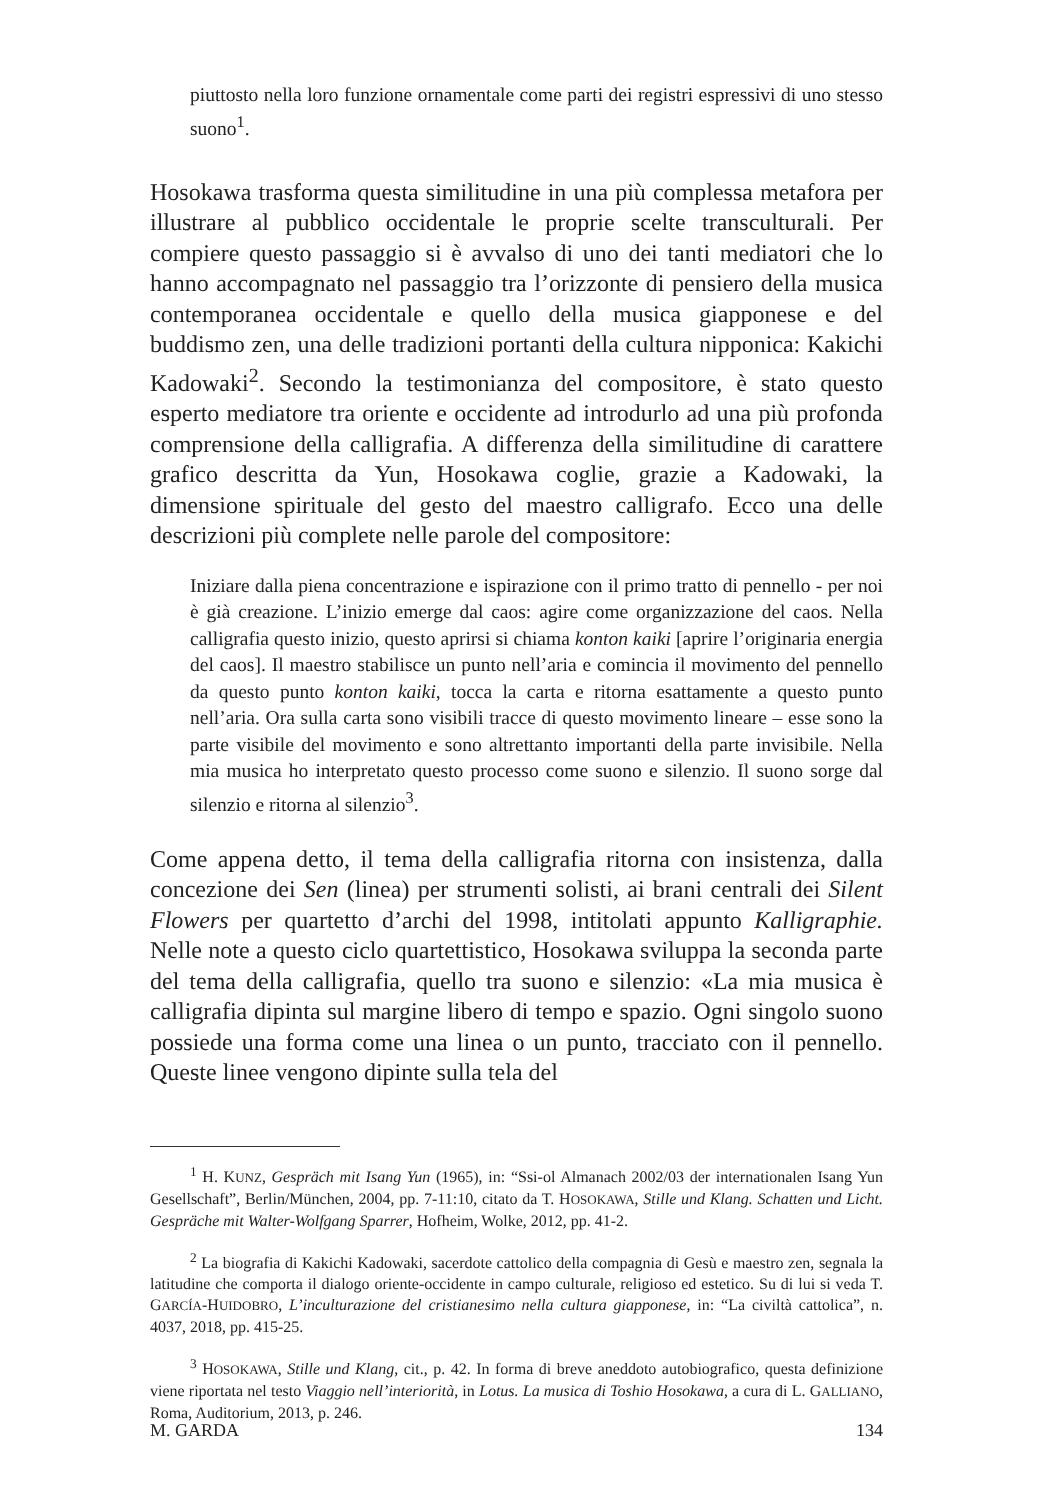piuttosto nella loro funzione ornamentale come parti dei registri espressivi di uno stesso suono<sup>1</sup>.
Hosokawa trasforma questa similitudine in una più complessa metafora per illustrare al pubblico occidentale le proprie scelte transculturali. Per compiere questo passaggio si è avvalso di uno dei tanti mediatori che lo hanno accompagnato nel passaggio tra l’orizzonte di pensiero della musica contemporanea occidentale e quello della musica giapponese e del buddismo zen, una delle tradizioni portanti della cultura nipponica: Kakichi Kadowaki<sup>2</sup>. Secondo la testimonianza del compositore, è stato questo esperto mediatore tra oriente e occidente ad introdurlo ad una più profonda comprensione della calligrafia. A differenza della similitudine di carattere grafico descritta da Yun, Hosokawa coglie, grazie a Kadowaki, la dimensione spirituale del gesto del maestro calligrafo. Ecco una delle descrizioni più complete nelle parole del compositore:
Iniziare dalla piena concentrazione e ispirazione con il primo tratto di pennello - per noi è già creazione. L’inizio emerge dal caos: agire come organizzazione del caos. Nella calligrafia questo inizio, questo aprirsi si chiama konton kaiki [aprire l’originaria energia del caos]. Il maestro stabilisce un punto nell’aria e comincia il movimento del pennello da questo punto konton kaiki, tocca la carta e ritorna esattamente a questo punto nell’aria. Ora sulla carta sono visibili tracce di questo movimento lineare – esse sono la parte visibile del movimento e sono altrettanto importanti della parte invisibile. Nella mia musica ho interpretato questo processo come suono e silenzio. Il suono sorge dal silenzio e ritorna al silenzio<sup>3</sup>.
Come appena detto, il tema della calligrafia ritorna con insistenza, dalla concezione dei Sen (linea) per strumenti solisti, ai brani centrali dei Silent Flowers per quartetto d’archi del 1998, intitolati appunto Kalligraphie. Nelle note a questo ciclo quartettistico, Hosokawa sviluppa la seconda parte del tema della calligrafia, quello tra suono e silenzio: «La mia musica è calligrafia dipinta sul margine libero di tempo e spazio. Ogni singolo suono possiede una forma come una linea o un punto, tracciato con il pennello. Queste linee vengono dipinte sulla tela del
<sup>1</sup> H. KUNZ, Gespräch mit Isang Yun (1965), in: “Ssi-ol Almanach 2002/03 der internationalen Isang Yun Gesellschaft”, Berlin/München, 2004, pp. 7-11:10, citato da T. HOSOKAWA, Stille und Klang. Schatten und Licht. Gespräche mit Walter-Wolfgang Sparrer, Hofheim, Wolke, 2012, pp. 41-2.
<sup>2</sup> La biografia di Kakichi Kadowaki, sacerdote cattolico della compagnia di Gesù e maestro zen, segnala la latitudine che comporta il dialogo oriente-occidente in campo culturale, religioso ed estetico. Su di lui si veda T. GARCÍA-HUIDOBRO, L’inculturazione del cristianesimo nella cultura giapponese, in: “La civiltà cattolica”, n. 4037, 2018, pp. 415-25.
<sup>3</sup> HOSOKAWA, Stille und Klang, cit., p. 42. In forma di breve aneddoto autobiografico, questa definizione viene riportata nel testo Viaggio nell’interiorità, in Lotus. La musica di Toshio Hosokawa, a cura di L. GALLIANO, Roma, Auditorium, 2013, p. 246.
M. GARDA 134